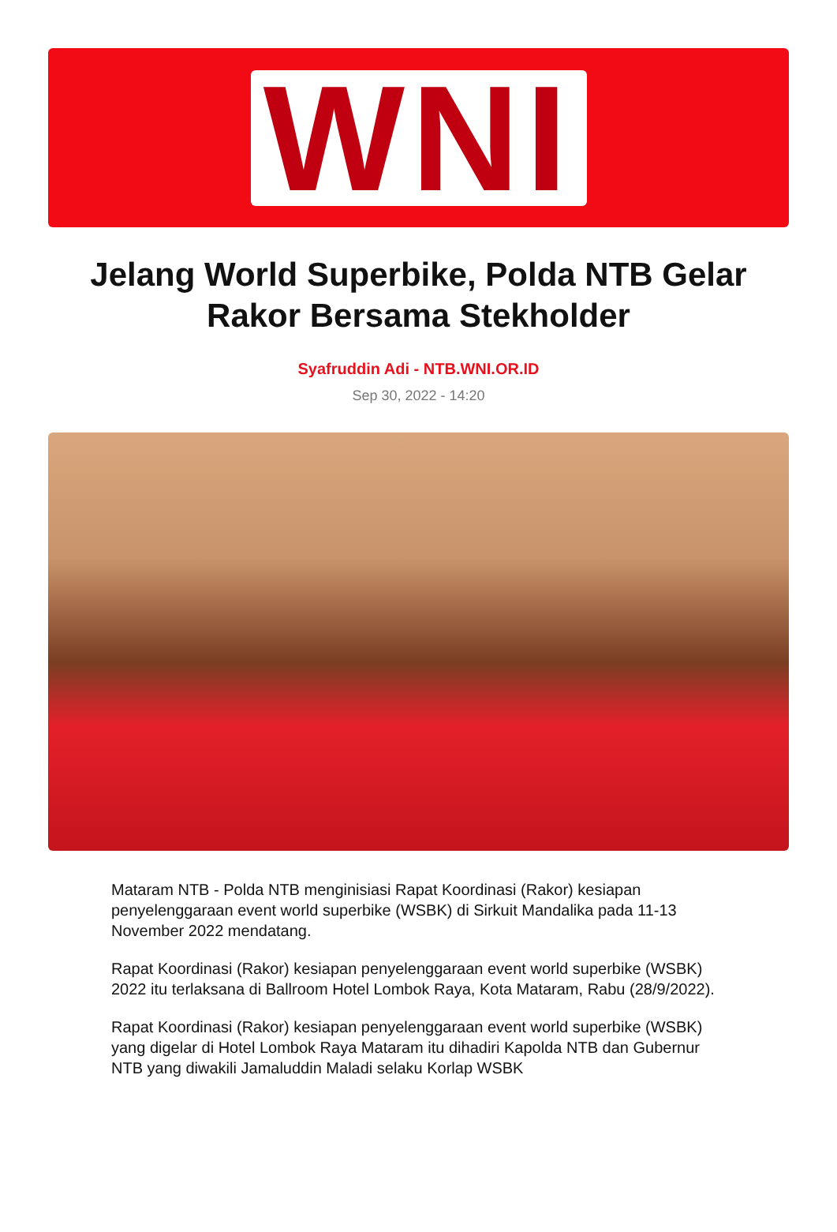WNI
Jelang World Superbike, Polda NTB Gelar Rakor Bersama Stekholder
Syafruddin Adi - NTB.WNI.OR.ID
Sep 30, 2022 - 14:20
Mataram NTB - Polda NTB menginisiasi Rapat Koordinasi (Rakor) kesiapan penyelenggaraan event world superbike (WSBK) di Sirkuit Mandalika pada 11-13 November 2022 mendatang.
Rapat Koordinasi (Rakor) kesiapan penyelenggaraan event world superbike (WSBK) 2022 itu terlaksana di Ballroom Hotel Lombok Raya, Kota Mataram, Rabu (28/9/2022).
Rapat Koordinasi (Rakor) kesiapan penyelenggaraan event world superbike (WSBK) yang digelar di Hotel Lombok Raya Mataram itu dihadiri Kapolda NTB dan Gubernur NTB yang diwakili Jamaluddin Maladi selaku Korlap WSBK